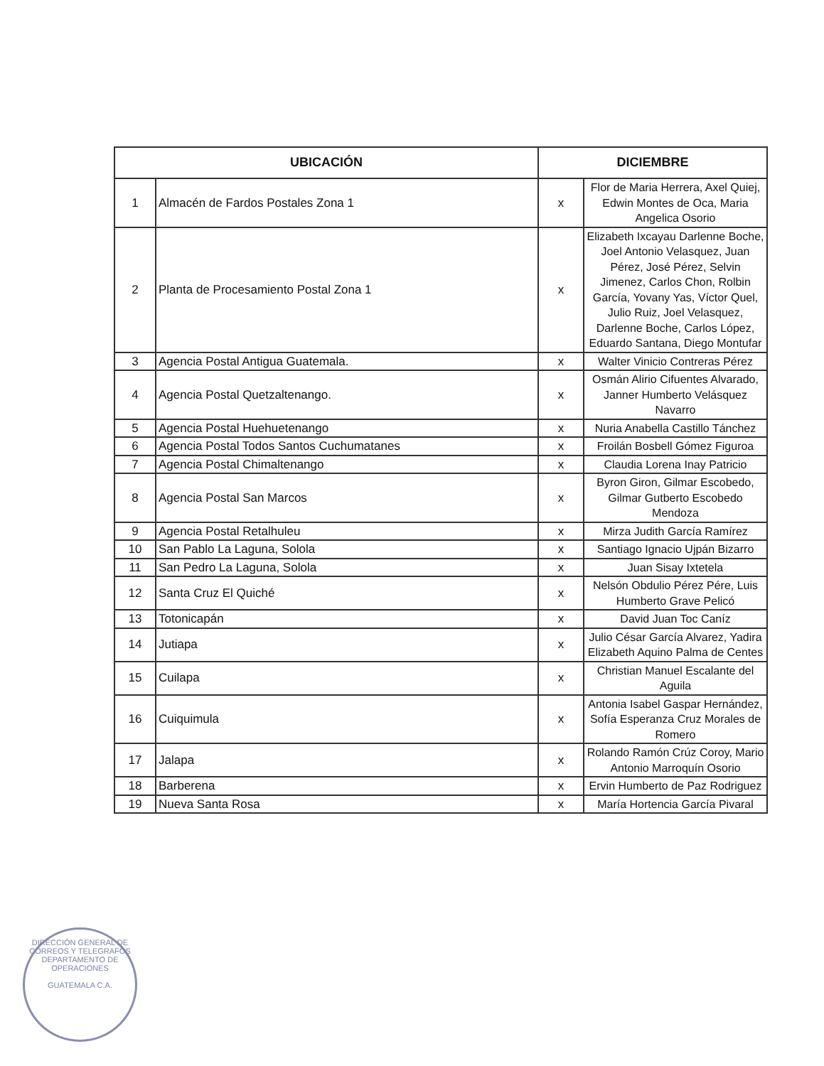| UBICACIÓN | | DICIEMBRE | |
| --- | --- | --- | --- |
| 1 | Almacén de Fardos Postales Zona 1 | x | Flor de Maria Herrera, Axel Quiej, Edwin Montes de Oca, Maria Angelica Osorio |
| 2 | Planta de Procesamiento Postal Zona 1 | x | Elizabeth Ixcayau Darlenne Boche, Joel Antonio Velasquez, Juan Pérez, José Pérez, Selvin Jimenez, Carlos Chon, Rolbin García, Yovany Yas, Víctor Quel, Julio Ruiz, Joel Velasquez, Darlenne Boche, Carlos López, Eduardo Santana, Diego Montufar |
| 3 | Agencia Postal Antigua Guatemala. | x | Walter Vinicio Contreras Pérez |
| 4 | Agencia Postal Quetzaltenango. | x | Osmán Alirio Cifuentes Alvarado, Janner Humberto Velásquez Navarro |
| 5 | Agencia Postal Huehuetenango | x | Nuria Anabella Castillo Tánchez |
| 6 | Agencia Postal Todos Santos Cuchumatanes | x | Froilán Bosbell Gómez Figuroa |
| 7 | Agencia Postal Chimaltenango | x | Claudia Lorena Inay Patricio |
| 8 | Agencia Postal San Marcos | x | Byron Giron, Gilmar Escobedo, Gilmar Gutberto Escobedo Mendoza |
| 9 | Agencia Postal Retalhuleu | x | Mirza Judith García Ramírez |
| 10 | San Pablo La Laguna, Solola | x | Santiago Ignacio Ujpán Bizarro |
| 11 | San Pedro La Laguna, Solola | x | Juan Sisay Ixtetela |
| 12 | Santa Cruz El Quiché | x | Nelsón Obdulio Pérez Pére, Luis Humberto Grave Pelicó |
| 13 | Totonicapán | x | David Juan Toc Caníz |
| 14 | Jutiapa | x | Julio César García Alvarez, Yadira Elizabeth Aquino Palma de Centes |
| 15 | Cuilapa | x | Christian Manuel Escalante del Aguila |
| 16 | Cuiquimula | x | Antonia Isabel Gaspar Hernández, Sofía Esperanza Cruz Morales de Romero |
| 17 | Jalapa | x | Rolando Ramón Crúz Coroy, Mario Antonio Marroquín Osorio |
| 18 | Barberena | x | Ervin Humberto de Paz Rodriguez |
| 19 | Nueva Santa Rosa | x | María Hortencia García Pivaral |
DIRECCIÓN GENERAL DE CORREOS Y TELEGRAFOS
DEPARTAMENTO DE OPERACIONES
GUATEMALA C.A.